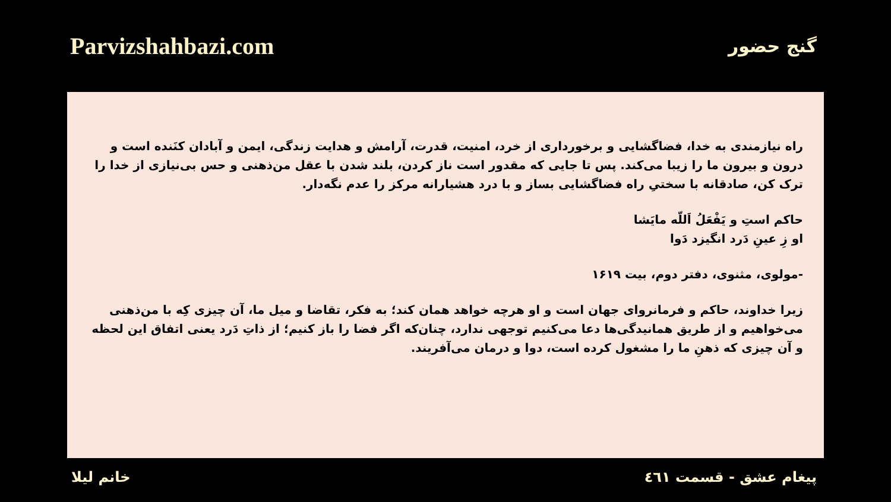Parvizshahbazi.com
گنج حضور
راه نیازمندی به خدا، فضاگشایی و برخورداری از خرد، امنیت، قدرت، آرامش و هدایت زندگی، ایمن و آبادان کنَنده است و درون و بیرون ما را زیبا می‌کند. پس تا جایی که مقدور است ناز کردن، بلند شدن با عقل من‌ذهنی و حس بی‌نیازی از خدا را ترک کن، صادقانه با سختیِ راه فضاگشایی بساز و با درد هشیارانه مرکز را عدم نگه‌دار.
حاکم استِ و یَفْعَلُ اَللّه مایَشا
او زِ عینِ دَرد انگیزد دَوا
-مولوی، مثنوی، دفتر دوم، بیت ۱۶۱۹
زیرا خداوند، حاکم و فرمانروای جهان است و او هرچه خواهد همان کند؛ به فکر، تقاضا و میل ما، آن چیزی کِه با من‌ذهنی می‌خواهیم و از طریق همانیدگی‌ها دعا می‌کنیم توجهی ندارد، چنان‌که اگر فضا را باز کنیم؛ از ذاتِ دَرد یعنی اتفاق این لحظه و آن چیزی که ذهنِ ما را مشغول کرده است، دوا و درمان می‌آفریند.
پیغام عشق - قسمت ٤٦١ خانم لیلا